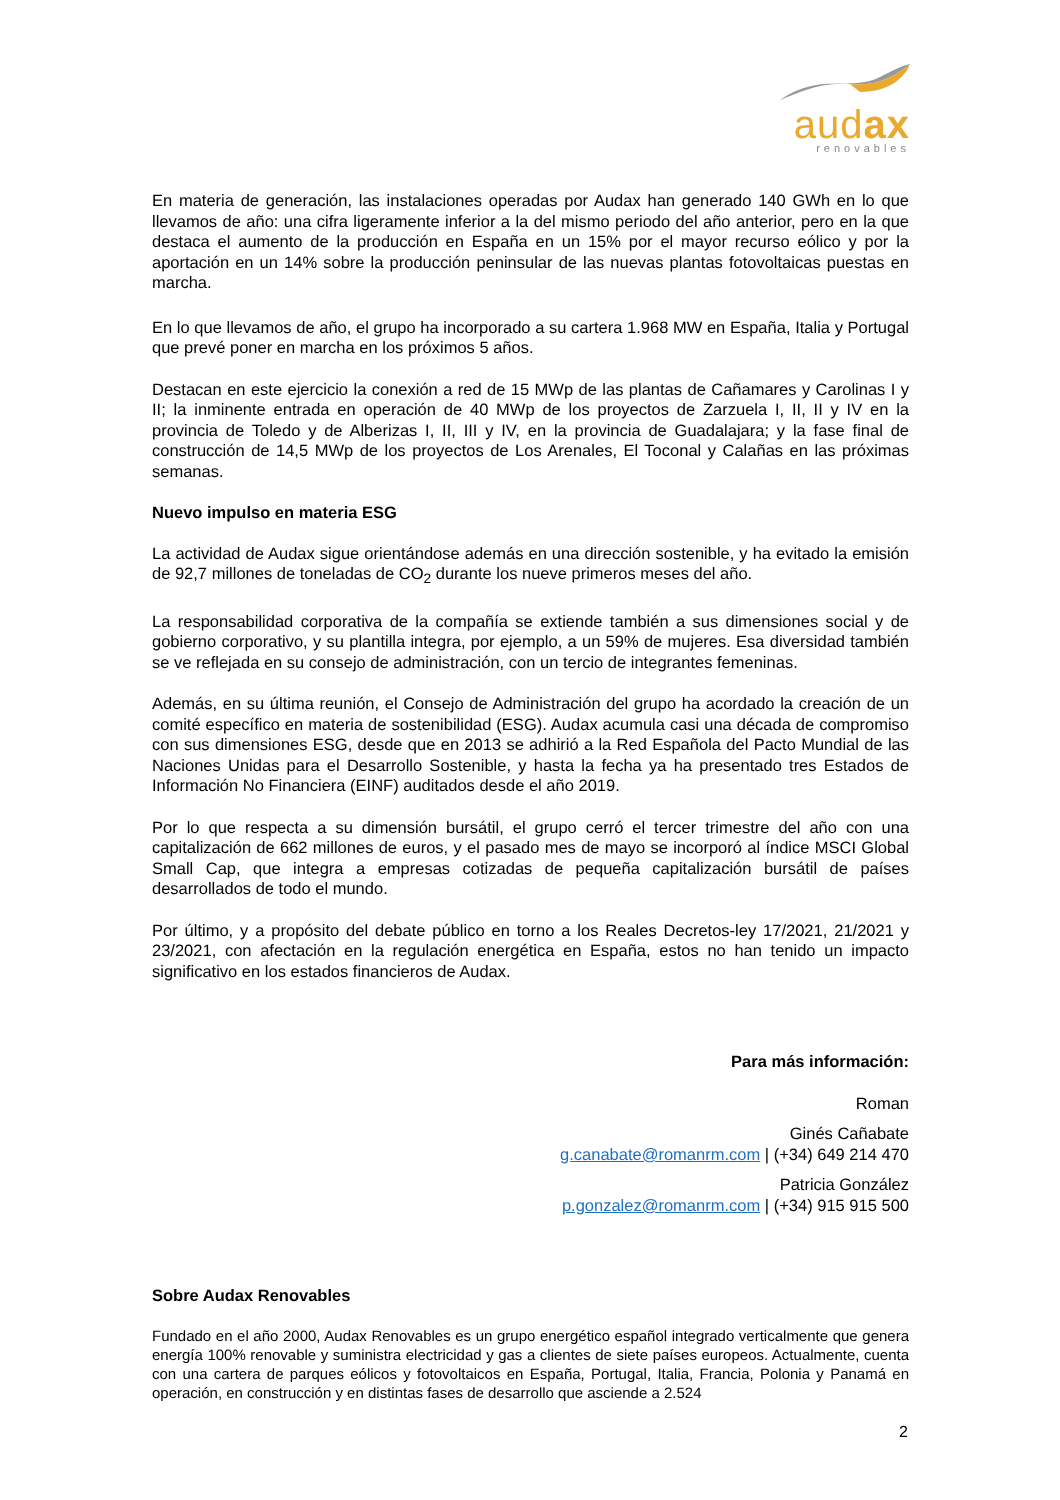audax
renovables
En materia de generación, las instalaciones operadas por Audax han generado 140 GWh en lo que llevamos de año: una cifra ligeramente inferior a la del mismo periodo del año anterior, pero en la que destaca el aumento de la producción en España en un 15% por el mayor recurso eólico y por la aportación en un 14% sobre la producción peninsular de las nuevas plantas fotovoltaicas puestas en marcha.
En lo que llevamos de año, el grupo ha incorporado a su cartera 1.968 MW en España, Italia y Portugal que prevé poner en marcha en los próximos 5 años.
Destacan en este ejercicio la conexión a red de 15 MWp de las plantas de Cañamares y Carolinas I y II; la inminente entrada en operación de 40 MWp de los proyectos de Zarzuela I, II, II y IV en la provincia de Toledo y de Alberizas I, II, III y IV, en la provincia de Guadalajara; y la fase final de construcción de 14,5 MWp de los proyectos de Los Arenales, El Toconal y Calañas en las próximas semanas.
Nuevo impulso en materia ESG
La actividad de Audax sigue orientándose además en una dirección sostenible, y ha evitado la emisión de 92,7 millones de toneladas de CO<sub>2</sub> durante los nueve primeros meses del año.
La responsabilidad corporativa de la compañía se extiende también a sus dimensiones social y de gobierno corporativo, y su plantilla integra, por ejemplo, a un 59% de mujeres. Esa diversidad también se ve reflejada en su consejo de administración, con un tercio de integrantes femeninas.
Además, en su última reunión, el Consejo de Administración del grupo ha acordado la creación de un comité específico en materia de sostenibilidad (ESG). Audax acumula casi una década de compromiso con sus dimensiones ESG, desde que en 2013 se adhirió a la Red Española del Pacto Mundial de las Naciones Unidas para el Desarrollo Sostenible, y hasta la fecha ya ha presentado tres Estados de Información No Financiera (EINF) auditados desde el año 2019.
Por lo que respecta a su dimensión bursátil, el grupo cerró el tercer trimestre del año con una capitalización de 662 millones de euros, y el pasado mes de mayo se incorporó al índice MSCI Global Small Cap, que integra a empresas cotizadas de pequeña capitalización bursátil de países desarrollados de todo el mundo.
Por último, y a propósito del debate público en torno a los Reales Decretos-ley 17/2021, 21/2021 y 23/2021, con afectación en la regulación energética en España, estos no han tenido un impacto significativo en los estados financieros de Audax.
Para más información:
Roman
Ginés Cañabate
g.canabate@romanrm.com | (+34) 649 214 470
Patricia González
p.gonzalez@romanrm.com | (+34) 915 915 500
Sobre Audax Renovables
Fundado en el año 2000, Audax Renovables es un grupo energético español integrado verticalmente que genera energía 100% renovable y suministra electricidad y gas a clientes de siete países europeos. Actualmente, cuenta con una cartera de parques eólicos y fotovoltaicos en España, Portugal, Italia, Francia, Polonia y Panamá en operación, en construcción y en distintas fases de desarrollo que asciende a 2.524
2